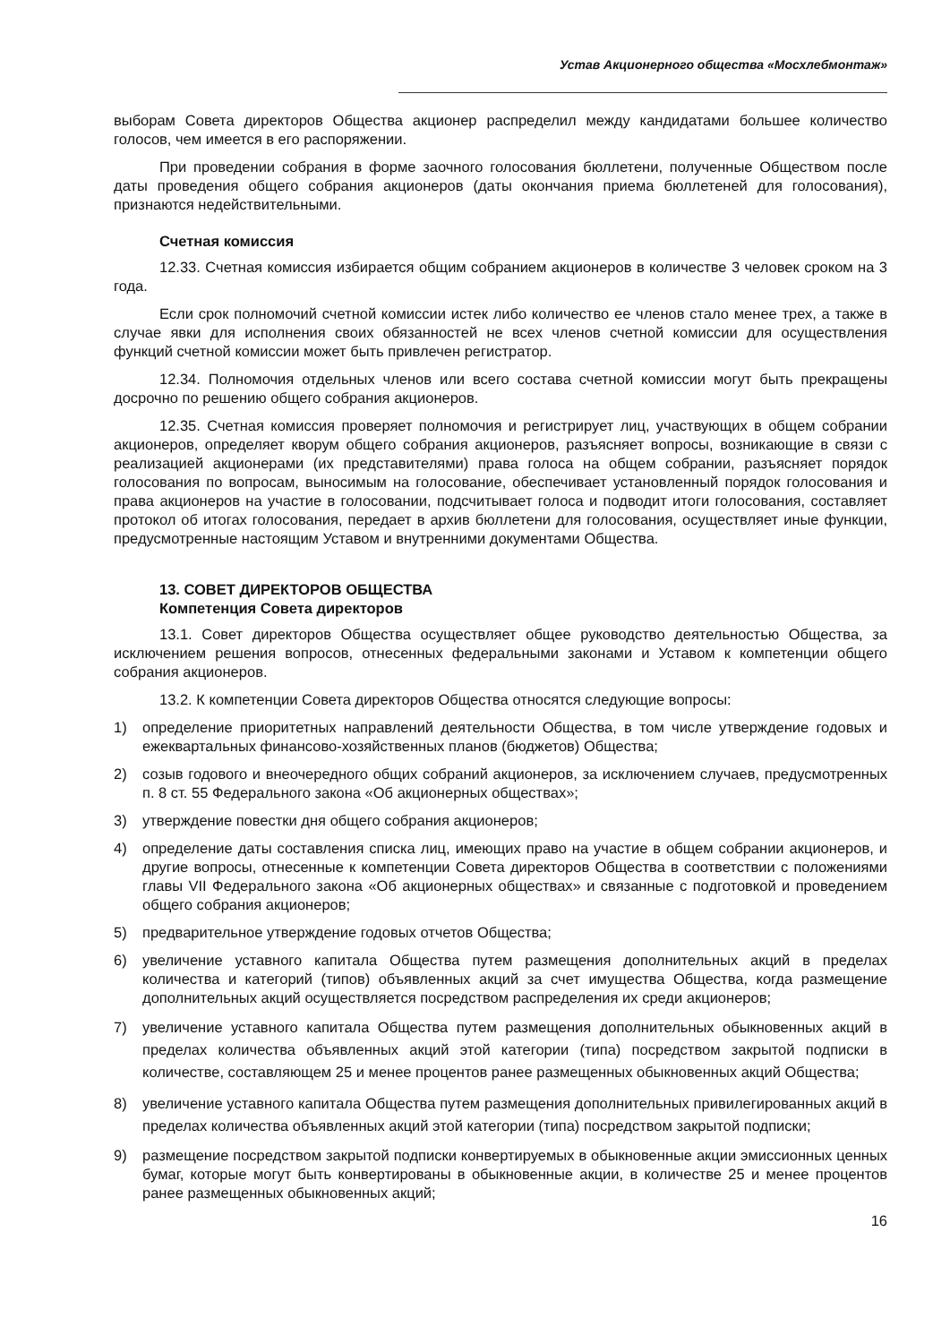Устав Акционерного общества «Мосхлебмонтаж»
выборам Совета директоров Общества акционер распределил между кандидатами большее количество голосов, чем имеется в его распоряжении.
При проведении собрания в форме заочного голосования бюллетени, полученные Обществом после даты проведения общего собрания акционеров (даты окончания приема бюллетеней для голосования), признаются недействительными.
Счетная комиссия
12.33. Счетная комиссия избирается общим собранием акционеров в количестве 3 человек сроком на 3 года.
Если срок полномочий счетной комиссии истек либо количество ее членов стало менее трех, а также в случае явки для исполнения своих обязанностей не всех членов счетной комиссии для осуществления функций счетной комиссии может быть привлечен регистратор.
12.34. Полномочия отдельных членов или всего состава счетной комиссии могут быть прекращены досрочно по решению общего собрания акционеров.
12.35. Счетная комиссия проверяет полномочия и регистрирует лиц, участвующих в общем собрании акционеров, определяет кворум общего собрания акционеров, разъясняет вопросы, возникающие в связи с реализацией акционерами (их представителями) права голоса на общем собрании, разъясняет порядок голосования по вопросам, выносимым на голосование, обеспечивает установленный порядок голосования и права акционеров на участие в голосовании, подсчитывает голоса и подводит итоги голосования, составляет протокол об итогах голосования, передает в архив бюллетени для голосования, осуществляет иные функции, предусмотренные настоящим Уставом и внутренними документами Общества.
13. СОВЕТ ДИРЕКТОРОВ ОБЩЕСТВА
Компетенция Совета директоров
13.1. Совет директоров Общества осуществляет общее руководство деятельностью Общества, за исключением решения вопросов, отнесенных федеральными законами и Уставом к компетенции общего собрания акционеров.
13.2. К компетенции Совета директоров Общества относятся следующие вопросы:
1) определение приоритетных направлений деятельности Общества, в том числе утверждение годовых и ежеквартальных финансово-хозяйственных планов (бюджетов) Общества;
2) созыв годового и внеочередного общих собраний акционеров, за исключением случаев, предусмотренных п. 8 ст. 55 Федерального закона «Об акционерных обществах»;
3) утверждение повестки дня общего собрания акционеров;
4) определение даты составления списка лиц, имеющих право на участие в общем собрании акционеров, и другие вопросы, отнесенные к компетенции Совета директоров Общества в соответствии с положениями главы VII Федерального закона «Об акционерных обществах» и связанные с подготовкой и проведением общего собрания акционеров;
5) предварительное утверждение годовых отчетов Общества;
6) увеличение уставного капитала Общества путем размещения дополнительных акций в пределах количества и категорий (типов) объявленных акций за счет имущества Общества, когда размещение дополнительных акций осуществляется посредством распределения их среди акционеров;
7) увеличение уставного капитала Общества путем размещения дополнительных обыкновенных акций в пределах количества объявленных акций этой категории (типа) посредством закрытой подписки в количестве, составляющем 25 и менее процентов ранее размещенных обыкновенных акций Общества;
8) увеличение уставного капитала Общества путем размещения дополнительных привилегированных акций в пределах количества объявленных акций этой категории (типа) посредством закрытой подписки;
9) размещение посредством закрытой подписки конвертируемых в обыкновенные акции эмиссионных ценных бумаг, которые могут быть конвертированы в обыкновенные акции, в количестве 25 и менее процентов ранее размещенных обыкновенных акций;
16